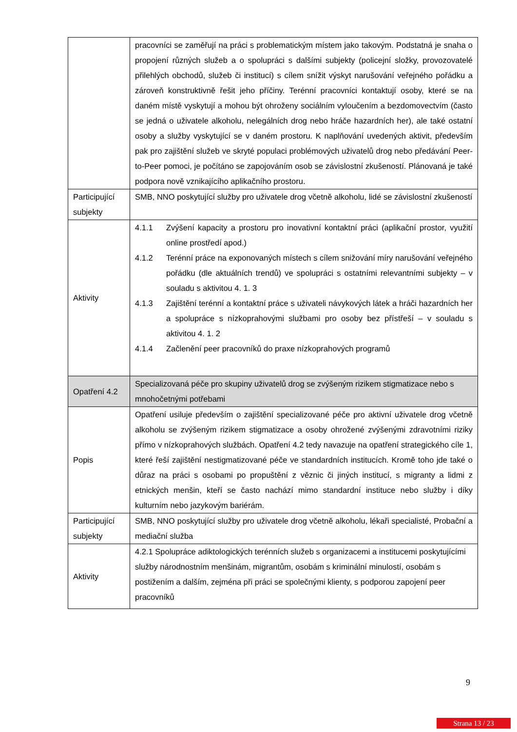| | pracovníci se zaměřují na práci s problematickým místem jako takovým. Podstatná je snaha o propojení různých služeb a o spolupráci s dalšími subjekty (policejní složky, provozovatelé přilehlých obchodů, služeb či institucí) s cílem snížit výskyt narušování veřejného pořádku a zároveň konstruktivně řešit jeho příčiny. Terénní pracovníci kontaktují osoby, které se na daném místě vyskytují a mohou být ohroženy sociálním vyloučením a bezdomovectvím (často se jedná o uživatele alkoholu, nelegálních drog nebo hráče hazardních her), ale také ostatní osoby a služby vyskytující se v daném prostoru. K naplňování uvedených aktivit, především pak pro zajištění služeb ve skryté populaci problémových uživatelů drog nebo předávání Peer-to-Peer pomoci, je počítáno se zapojováním osob se závislostní zkušeností. Plánovaná je také podpora nově vznikajícího aplikačního prostoru. |
| Participující subjekty | SMB, NNO poskytující služby pro uživatele drog včetně alkoholu, lidé se závislostní zkušeností |
| Aktivity | 4.1.1 Zvýšení kapacity a prostoru pro inovativní kontaktní práci (aplikační prostor, využití online prostředí apod.) 4.1.2 Terénní práce na exponovaných místech s cílem snižování míry narušování veřejného pořádku (dle aktuálních trendů) ve spolupráci s ostatními relevantními subjekty – v souladu s aktivitou 4. 1. 3 4.1.3 Zajištění terénní a kontaktní práce s uživateli návykových látek a hráči hazardních her a spolupráce s nízkoprahovými službami pro osoby bez přístřeší – v souladu s aktivitou 4. 1. 2 4.1.4 Začlenění peer pracovníků do praxe nízkoprahových programů |
| Opatření 4.2 | Specializovaná péče pro skupiny uživatelů drog se zvýšeným rizikem stigmatizace nebo s mnohočetnými potřebami |
| Popis | Opatření usiluje především o zajištění specializované péče pro aktivní uživatele drog včetně alkoholu se zvýšeným rizikem stigmatizace a osoby ohrožené zvýšenými zdravotními riziky přímo v nízkoprahových službách. Opatření 4.2 tedy navazuje na opatření strategického cíle 1, které řeší zajištění nestigmatizované péče ve standardních institucích. Kromě toho jde také o důraz na práci s osobami po propuštění z věznic či jiných institucí, s migranty a lidmi z etnických menšin, kteří se často nachází mimo standardní instituce nebo služby i díky kulturním nebo jazykovým bariérám. |
| Participující subjekty | SMB, NNO poskytující služby pro uživatele drog včetně alkoholu, lékaři specialisté, Probační a mediační služba |
| Aktivity | 4.2.1 Spolupráce adiktologických terénních služeb s organizacemi a institucemi poskytujícími služby národnostním menšinám, migrantům, osobám s kriminální minulostí, osobám s postižením a dalším, zejména při práci se společnými klienty, s podporou zapojení peer pracovníků |
9
Strana 13 / 23